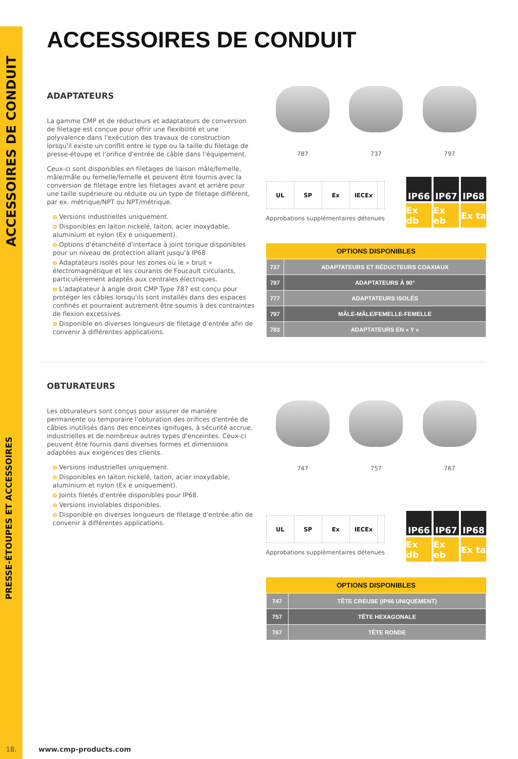ACCESSOIRES DE CONDUIT
PRESSE-ÉTOUPES ET ACCESSOIRES
ACCESSOIRES DE CONDUIT
ADAPTATEURS
La gamme CMP et de réducteurs et adaptateurs de conversion de filetage est conçue pour offrir une flexibilité et une polyvalence dans l'exécution des travaux de construction lorsqu'il existe un conflit entre le type ou la taille du filetage de presse-étoupe et l'orifice d'entrée de câble dans l'équipement.
Ceux-ci sont disponibles en filetages de liaison mâle/femelle, mâle/mâle ou femelle/femelle et peuvent être fournis avec la conversion de filetage entre les filetages avant et arrière pour une taille supérieure ou réduite ou un type de filetage différent, par ex. métrique/NPT ou NPT/métrique.
o Versions industrielles uniquement.
o Disponibles en laiton nickelé, laiton, acier inoxydable, aluminium et nylon (Ex e uniquement).
o Options d'étanchéité d'interface à joint torique disponibles pour un niveau de protection allant jusqu'à IP68
o Adaptateurs isolés pour les zones où le « bruit » électromagnétique et les courants de Foucault circulants, particulièrement adaptés aux centrales électriques.
o L'adaptateur à angle droit CMP Type 787 est conçu pour protéger les câbles lorsqu'ils sont installés dans des espaces confinés et pourraient autrement être soumis à des contraintes de flexion excessives.
o Disponible en diverses longueurs de filetage d'entrée afin de convenir à différentes applications.
787 737 797
UL SP Ex IECEx
Approbations supplémentaires détenues
IP66
IP67
IP68
Ex db
Ex eb
Ex ta
| OPTIONS DISPONIBLES | |
| --- | --- |
| 737 | ADAPTATEURS ET RÉDUCTEURS COAXIAUX |
| 787 | ADAPTATEURS À 90° |
| 777 | ADAPTATEURS ISOLÉS |
| 797 | MÂLE-MÂLE/FEMELLE-FEMELLE |
| 783 | ADAPTATEURS EN « Y » |
OBTURATEURS
Les obturateurs sont conçus pour assurer de manière permanente ou temporaire l'obturation des orifices d'entrée de câbles inutilisés dans des enceintes ignifuges, à sécurité accrue, industrielles et de nombreux autres types d'enceintes. Ceux-ci peuvent être fournis dans diverses formes et dimensions adaptées aux exigences des clients.
o Versions industrielles uniquement.
o Disponibles en laiton nickelé, laiton, acier inoxydable, aluminium et nylon (Ex e uniquement).
o Joints filetés d'entrée disponibles pour IP68.
o Versions inviolables disponibles.
o Disponible en diverses longueurs de filetage d'entrée afin de convenir à différentes applications.
747 757 767
UL SP Ex IECEx
Approbations supplémentaires détenues
IP66
IP67
IP68
Ex db
Ex eb
Ex ta
| OPTIONS DISPONIBLES | |
| --- | --- |
| 747 | TÊTE CREUSE (IP66 UNIQUEMENT) |
| 757 | TÊTE HEXAGONALE |
| 767 | TÊTE RONDE |
18. www.cmp-products.com